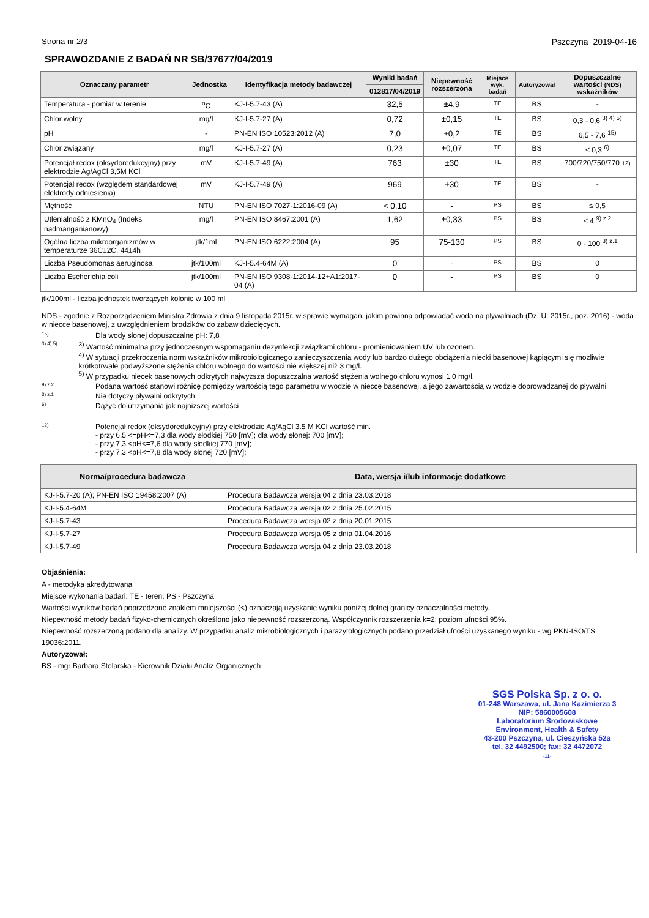Strona nr 2/3 Pszczyna 2019-04-16
SPRAWOZDANIE Z BADAŃ NR SB/37677/04/2019
| Oznaczany parametr | Jednostka | | Identyfikacja metody badawczej | Wyniki badań | Niepewność rozszerzona | Miejsce wyk. badań | Autoryzował | Dopuszczalne wartości (NDS) wskaźników |
| --- | --- | --- | --- | --- | --- | --- | --- | --- |
| | | | | 012817/04/2019 | | | | |
| Temperatura - pomiar w terenie | <sup>o</sup> C | | KJ-I-5.7-43 (A) | 32,5 | ±4,9 | TE | BS | - |
| Chlor wolny | mg/l | | KJ-I-5.7-27 (A) | 0,72 | ±0,15 | TE | BS | 0,3 - 0,6 <sup>3) 4) 5)</sup> |
| pH | - | | PN-EN ISO 10523:2012 (A) | 7,0 | ±0,2 | TE | BS | 6,5 - 7,6 <sup>15)</sup> |
| Chlor związany | mg/l | | KJ-I-5.7-27 (A) | 0,23 | ±0,07 | TE | BS | ≤ 0,3 <sup>6)</sup> |
| Potencjał redox (oksydoredukcyjny) przy elektrodzie Ag/AgCl 3,5M KCl | mV | | KJ-I-5.7-49 (A) | 763 | ±30 | TE | BS | 700/720/750/770 12) |
| Potencjał redox (względem standardowej elektrody odniesienia) | mV | | KJ-I-5.7-49 (A) | 969 | ±30 | TE | BS | - |
| Mętność | NTU | | PN-EN ISO 7027-1:2016-09 (A) | < 0,10 | - | PS | BS | ≤ 0,5 |
| Utlenialność z KMnO<sub>4</sub> (Indeks nadmanganianowy) | mg/l | | PN-EN ISO 8467:2001 (A) | 1,62 | ±0,33 | PS | BS | ≤ 4 <sup>9) z.2</sup> |
| Ogólna liczba mikroorganizmów w temperaturze 36C±2C, 44±4h | jtk/1ml | | PN-EN ISO 6222:2004 (A) | 95 | 75-130 | PS | BS | 0 - 100 <sup>3) z.1</sup> |
| Liczba Pseudomonas aeruginosa | jtk/100ml | | KJ-I-5.4-64M (A) | 0 | - | PS | BS | 0 |
| Liczba Escherichia coli | jtk/100ml | | PN-EN ISO 9308-1:2014-12+A1:2017-04 (A) | 0 | - | PS | BS | 0 |
jtk/100ml - liczba jednostek tworzących kolonie w 100 ml
NDS - zgodnie z Rozporządzeniem Ministra Zdrowia z dnia 9 listopada 2015r. w sprawie wymagań, jakim powinna odpowiadać woda na pływalniach (Dz. U. 2015r., poz. 2016) - woda w niecce basenowej, z uwzględnieniem brodzików do zabaw dziecięcych.
15) Dla wody słonej dopuszczalne pH: 7,8
3) 4) 5) <sup>3)</sup> Wartość minimalna przy jednoczesnym wspomaganiu dezynfekcji związkami chloru - promieniowaniem UV lub ozonem.
<sup>4)</sup> W sytuacji przekroczenia norm wskaźników mikrobiologicznego zanieczyszczenia wody lub bardzo dużego obciążenia niecki basenowej kąpiącymi się możliwie krótkotrwałe podwyższone stężenia chloru wolnego do wartości nie większej niż 3 mg/l.
<sup>5)</sup> W przypadku niecek basenowych odkrytych najwyższa dopuszczalna wartość stężenia wolnego chloru wynosi 1,0 mg/l.
9) z.2 Podana wartość stanowi różnicę pomiędzy wartością tego parametru w wodzie w niecce basenowej, a jego zawartością w wodzie doprowadzanej do pływalni
3) z.1 Nie dotyczy pływalni odkrytych.
6) Dążyć do utrzymania jak najniższej wartości
12) Potencjał redox (oksydoredukcyjny) przy elektrodzie Ag/AgCl 3.5 M KCl wartość min.
- przy 6,5 <=pH<=7,3 dla wody słodkiej 750 [mV]; dla wody słonej: 700 [mV];
- przy 7,3 <pH<=7,6 dla wody słodkiej 770 [mV];
- przy 7,3 <pH<=7,8 dla wody słonej 720 [mV];
| Norma/procedura badawcza | Data, wersja i/lub informacje dodatkowe |
| --- | --- |
| KJ-I-5.7-20 (A); PN-EN ISO 19458:2007 (A) | Procedura Badawcza wersja 04 z dnia 23.03.2018 |
| KJ-I-5.4-64M | Procedura Badawcza wersja 02 z dnia 25.02.2015 |
| KJ-I-5.7-43 | Procedura Badawcza wersja 02 z dnia 20.01.2015 |
| KJ-I-5.7-27 | Procedura Badawcza wersja 05 z dnia 01.04.2016 |
| KJ-I-5.7-49 | Procedura Badawcza wersja 04 z dnia 23.03.2018 |
Objaśnienia:
A - metodyka akredytowana
Miejsce wykonania badań: TE - teren; PS - Pszczyna
Wartości wyników badań poprzedzone znakiem mniejszości (<) oznaczają uzyskanie wyniku poniżej dolnej granicy oznaczalności metody.
Niepewność metody badań fizyko-chemicznych określono jako niepewność rozszerzoną. Współczynnik rozszerzenia k=2; poziom ufności 95%.
Niepewność rozszerzoną podano dla analizy. W przypadku analiz mikrobiologicznych i parazytologicznych podano przedział ufności uzyskanego wyniku - wg PKN-ISO/TS 19036:2011.
Autoryzował:
BS - mgr Barbara Stolarska - Kierownik Działu Analiz Organicznych
SGS Polska Sp. z o. o.
01-248 Warszawa, ul. Jana Kazimierza 3
NIP: 5860005608
Laboratorium Środowiskowe
Environment, Health & Safety
43-200 Pszczyna, ul. Cieszyńska 52a
tel. 32 4492500; fax: 32 4472072
-11-